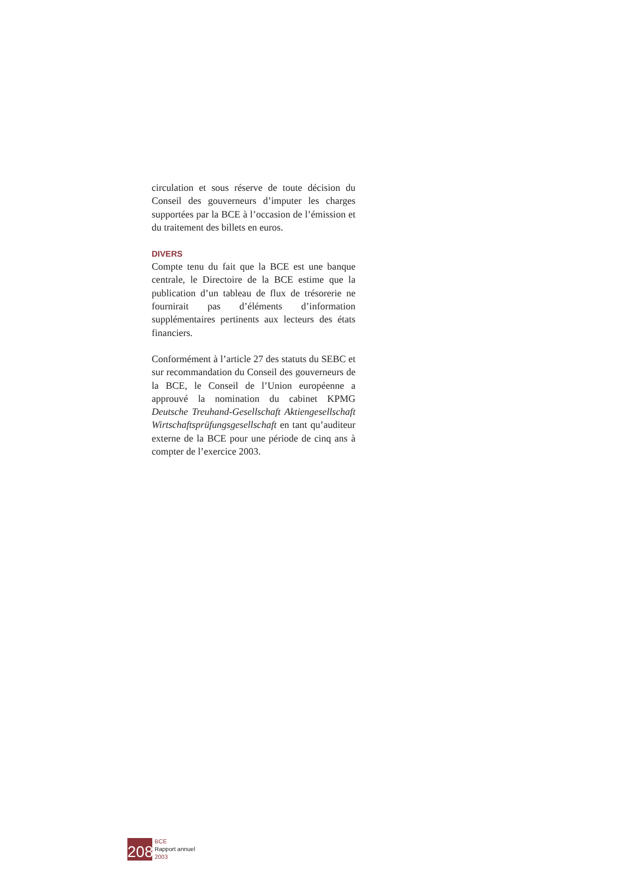circulation et sous réserve de toute décision du Conseil des gouverneurs d’imputer les charges supportées par la BCE à l’occasion de l’émission et du traitement des billets en euros.
DIVERS
Compte tenu du fait que la BCE est une banque centrale, le Directoire de la BCE estime que la publication d’un tableau de flux de trésorerie ne fournirait pas d’éléments d’information supplémentaires pertinents aux lecteurs des états financiers.
Conformément à l’article 27 des statuts du SEBC et sur recommandation du Conseil des gouverneurs de la BCE, le Conseil de l’Union européenne a approuvé la nomination du cabinet KPMG Deutsche Treuhand-Gesellschaft Aktiengesellschaft Wirtschaftsprüfungsgesellschaft en tant qu’auditeur externe de la BCE pour une période de cinq ans à compter de l’exercice 2003.
208
BCE
Rapport annuel
2003